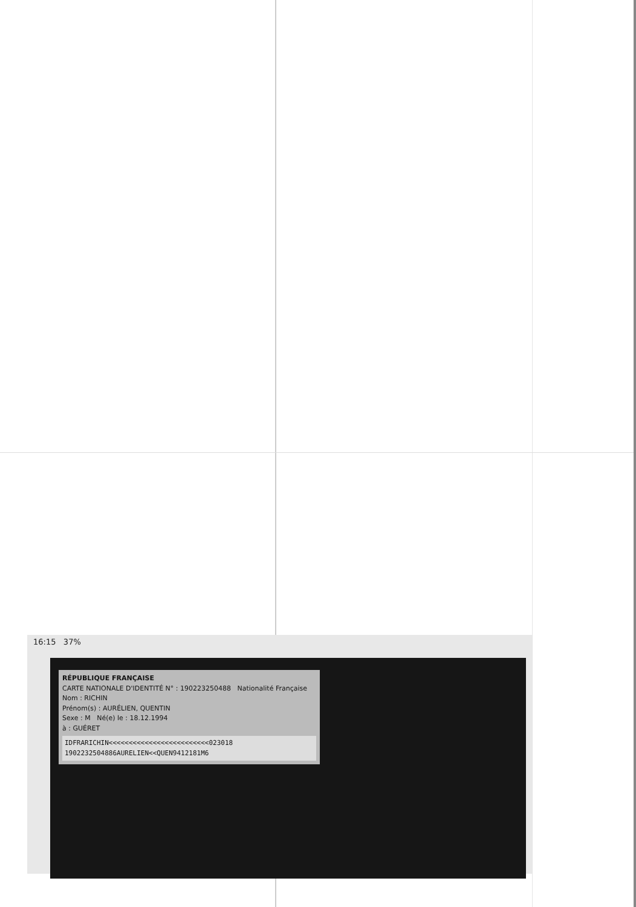16:15 37%
RÉPUBLIQUE FRANÇAISE
CARTE NATIONALE D'IDENTITÉ N° : 190223250488 Nationalité Française
Nom : RICHIN
Prénom(s) : AURÉLIEN, QUENTIN
Sexe : M Né(e) le : 18.12.1994
à : GUÉRET
IDFRARICHIN<<<<<<<<<<<<<<<<<<<<<<<<<023018
1902232504886AURELIEN<<QUEN9412181M6